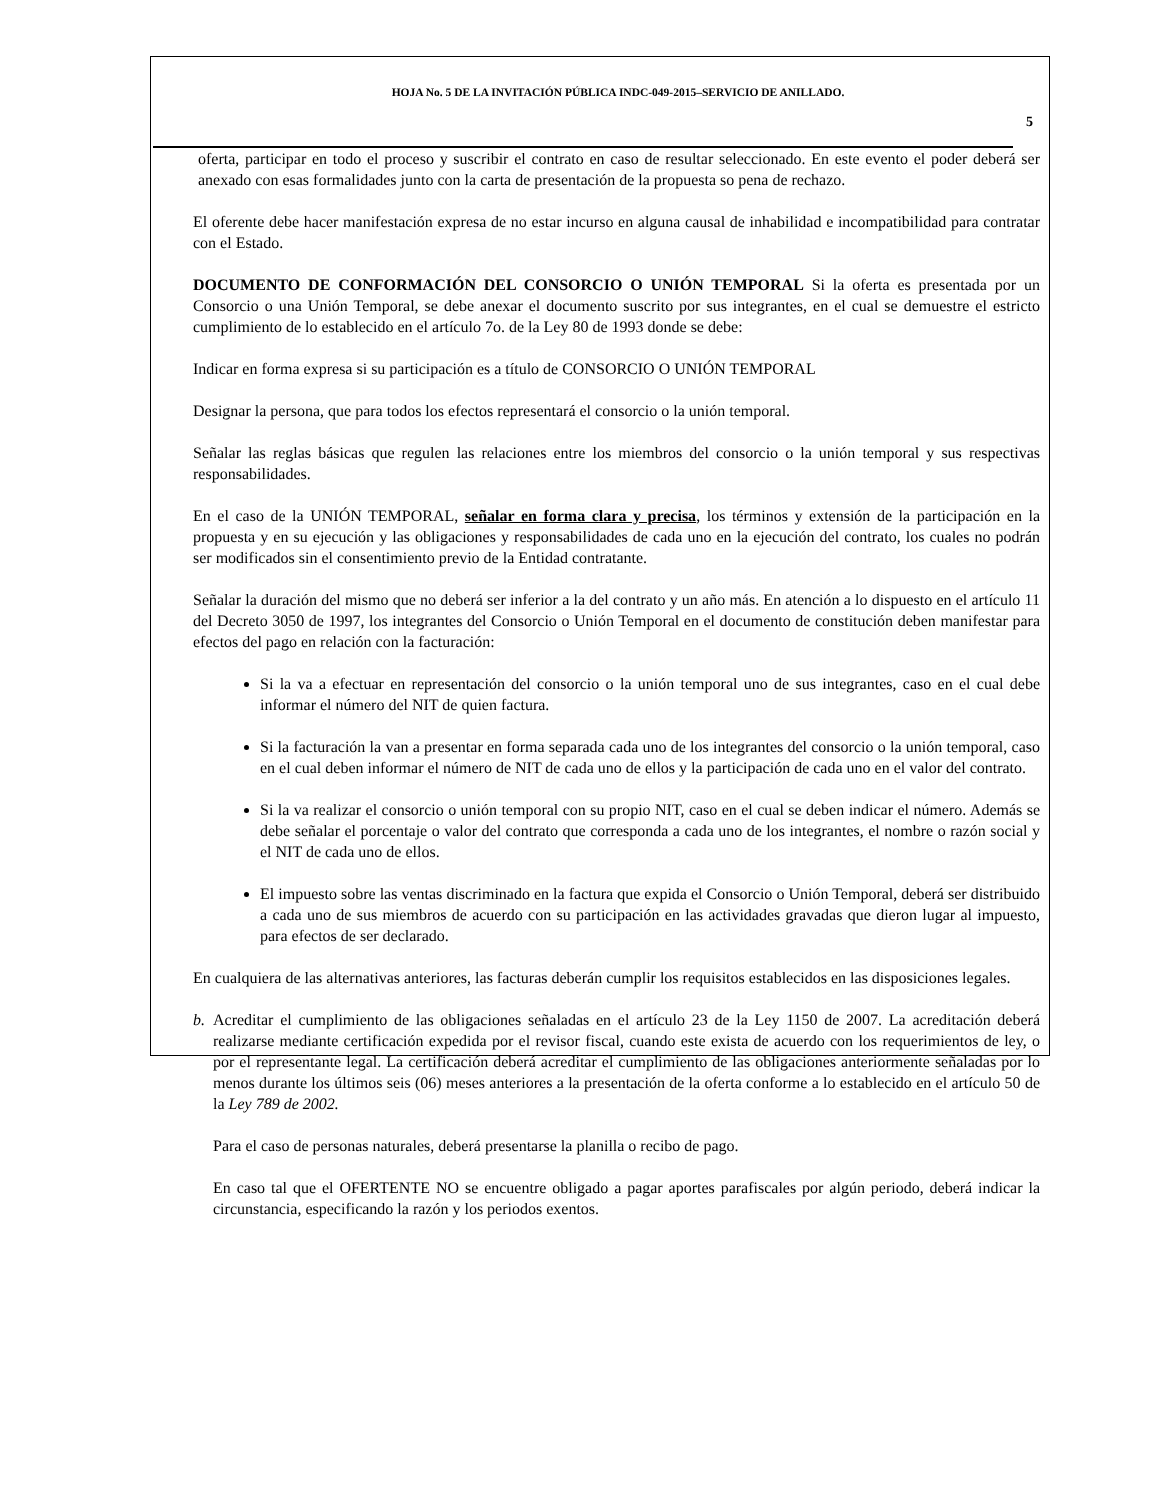HOJA No. 5 DE LA INVITACIÓN PÚBLICA INDC-049-2015–SERVICIO DE ANILLADO.
5
oferta, participar en todo el proceso y suscribir el contrato en caso de resultar seleccionado. En este evento el poder deberá ser anexado con esas formalidades junto con la carta de presentación de la propuesta so pena de rechazo.
El oferente debe hacer manifestación expresa de no estar incurso en alguna causal de inhabilidad e incompatibilidad para contratar con el Estado.
DOCUMENTO DE CONFORMACIÓN DEL CONSORCIO O UNIÓN TEMPORAL Si la oferta es presentada por un Consorcio o una Unión Temporal, se debe anexar el documento suscrito por sus integrantes, en el cual se demuestre el estricto cumplimiento de lo establecido en el artículo 7o. de la Ley 80 de 1993 donde se debe:
Indicar en forma expresa si su participación es a título de CONSORCIO O UNIÓN TEMPORAL
Designar la persona, que para todos los efectos representará el consorcio o la unión temporal.
Señalar las reglas básicas que regulen las relaciones entre los miembros del consorcio o la unión temporal y sus respectivas responsabilidades.
En el caso de la UNIÓN TEMPORAL, señalar en forma clara y precisa, los términos y extensión de la participación en la propuesta y en su ejecución y las obligaciones y responsabilidades de cada uno en la ejecución del contrato, los cuales no podrán ser modificados sin el consentimiento previo de la Entidad contratante.
Señalar la duración del mismo que no deberá ser inferior a la del contrato y un año más. En atención a lo dispuesto en el artículo 11 del Decreto 3050 de 1997, los integrantes del Consorcio o Unión Temporal en el documento de constitución deben manifestar para efectos del pago en relación con la facturación:
Si la va a efectuar en representación del consorcio o la unión temporal uno de sus integrantes, caso en el cual debe informar el número del NIT de quien factura.
Si la facturación la van a presentar en forma separada cada uno de los integrantes del consorcio o la unión temporal, caso en el cual deben informar el número de NIT de cada uno de ellos y la participación de cada uno en el valor del contrato.
Si la va realizar el consorcio o unión temporal con su propio NIT, caso en el cual se deben indicar el número. Además se debe señalar el porcentaje o valor del contrato que corresponda a cada uno de los integrantes, el nombre o razón social y el NIT de cada uno de ellos.
El impuesto sobre las ventas discriminado en la factura que expida el Consorcio o Unión Temporal, deberá ser distribuido a cada uno de sus miembros de acuerdo con su participación en las actividades gravadas que dieron lugar al impuesto, para efectos de ser declarado.
En cualquiera de las alternativas anteriores, las facturas deberán cumplir los requisitos establecidos en las disposiciones legales.
b. Acreditar el cumplimiento de las obligaciones señaladas en el artículo 23 de la Ley 1150 de 2007. La acreditación deberá realizarse mediante certificación expedida por el revisor fiscal, cuando este exista de acuerdo con los requerimientos de ley, o por el representante legal. La certificación deberá acreditar el cumplimiento de las obligaciones anteriormente señaladas por lo menos durante los últimos seis (06) meses anteriores a la presentación de la oferta conforme a lo establecido en el artículo 50 de la Ley 789 de 2002.
Para el caso de personas naturales, deberá presentarse la planilla o recibo de pago.
En caso tal que el OFERTENTE NO se encuentre obligado a pagar aportes parafiscales por algún periodo, deberá indicar la circunstancia, especificando la razón y los periodos exentos.